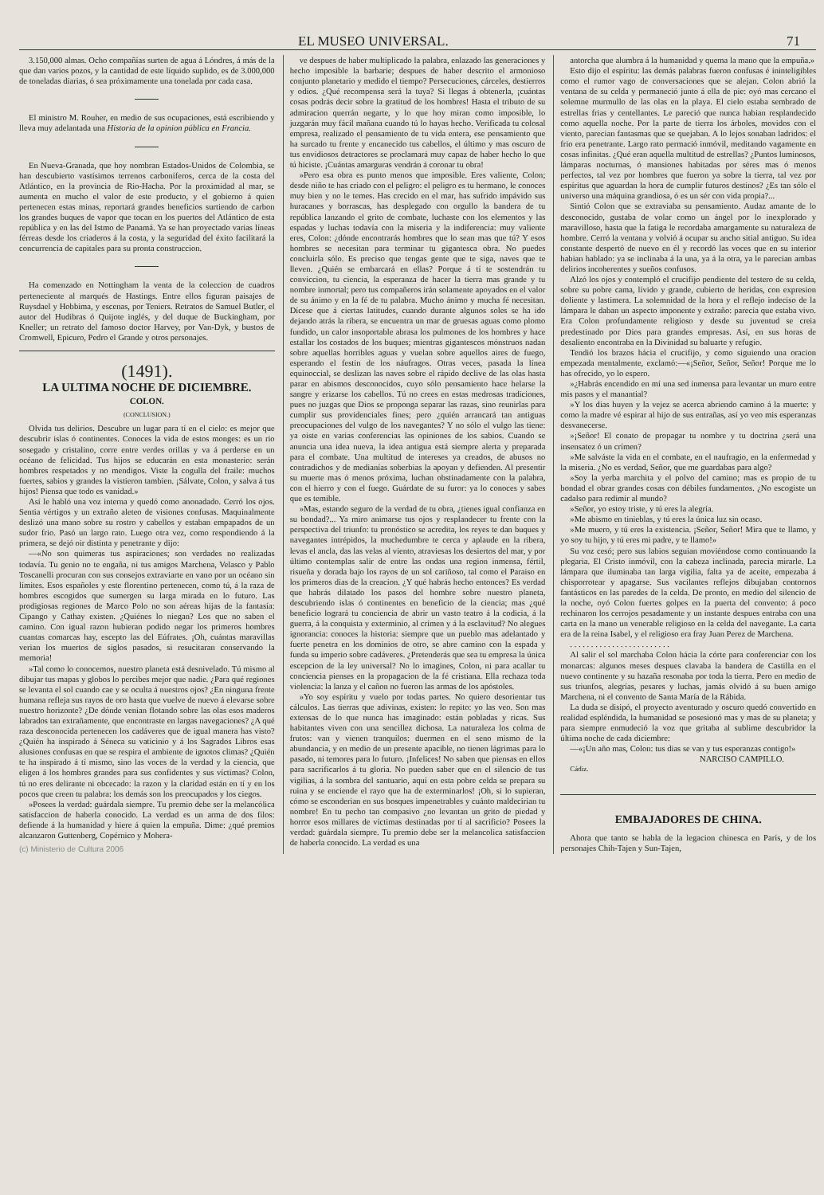EL MUSEO UNIVERSAL. 71
3.150,000 almas. Ocho compañías surten de agua á Lóndres, á más de la que dan varios pozos, y la cantidad de este líquido suplido, es de 3.000,000 de toneladas diarias, ó sea próximamente una tonelada por cada casa.
El ministro M. Rouher, en medio de sus ocupaciones, está escribiendo y lleva muy adelantada una Historia de la opinion pública en Francia.
En Nueva-Granada, que hoy nombran Estados-Unidos de Colombia, se han descubierto vastísimos terrenos carboníferos, cerca de la costa del Atlántico, en la provincia de Rio-Hacha. Por la proximidad al mar, se aumenta en mucho el valor de este producto, y el gobierno á quien pertenecen estas minas, reportará grandes beneficios surtiendo de carbon los grandes buques de vapor que tocan en los puertos del Atlántico de esta república y en las del Istmo de Panamá. Ya se han proyectado varias líneas férreas desde los criaderos á la costa, y la seguridad del éxito facilitará la concurrencia de capitales para su pronta construccion.
Ha comenzado en Nottingham la venta de la coleccion de cuadros perteneciente al marqués de Hastings. Entre ellos figuran paisajes de Ruysdael y Hobbima, y escenas, por Teniers. Retratos de Samuel Butler, el autor del Hudibras ó Quijote inglés, y del duque de Buckingham, por Kneller; un retrato del famoso doctor Harvey, por Van-Dyk, y bustos de Cromwell, Epicuro, Pedro el Grande y otros personajes.
(1491).
LA ULTIMA NOCHE DE DICIEMBRE.
COLON.
(CONCLUSION.)
Olvida tus delirios. Descubre un lugar para tí en el cielo: es mejor que descubrir islas ó continentes. Conoces la vida de estos monges: es un rio sosegado y cristalino, corre entre verdes orillas y va á perderse en un océano de felicidad. Tus hijos se educarán en esta monasterio: serán hombres respetados y no mendigos. Viste la cogulla del fraile: muchos fuertes, sabios y grandes la vistieron tambien. ¡Sálvate, Colon, y salva á tus hijos! Piensa que todo es vanidad.»
Así le habló una voz interna y quedó como anonadado. Cerró los ojos. Sentia vértigos y un extraño aleteo de visiones confusas. Maquinalmente deslizó una mano sobre su rostro y cabellos y estaban empapados de un sudor frio. Pasó un largo rato. Luego otra vez, como respondiendo á la primera, se dejó oir distinta y penetrante y dijo:
—«No son quimeras tus aspiraciones; son verdades no realizadas todavía. Tu genio no te engaña, ni tus amigos Marchena, Velasco y Pablo Toscanelli procuran con sus consejos extraviarte en vano por un océano sin límites. Esos españoles y este florentino pertenecen, como tú, á la raza de hombres escogidos que sumergen su larga mirada en lo futuro. Las prodigiosas regiones de Marco Polo no son aéreas hijas de la fantasía: Cipango y Cathay existen. ¿Quiénes lo niegan? Los que no saben el camino. Con igual razon hubieran podido negar los primeros hombres cuantas comarcas hay, escepto las del Eúfrates. ¡Oh, cuántas maravillas verian los muertos de siglos pasados, si resucitaran conservando la memoria!
»Tal como lo conocemos, nuestro planeta está desnivelado. Tú mismo al dibujar tus mapas y globos lo percibes mejor que nadie. ¿Para qué regiones se levanta el sol cuando cae y se oculta á nuestros ojos? ¿En ninguna frente humana refleja sus rayos de oro hasta que vuelve de nuevo á elevarse sobre nuestro horizonte? ¿De dónde venian flotando sobre las olas esos maderos labrados tan extrañamente, que encontraste en largas navegaciones? ¿A qué raza desconocida pertenecen los cadáveres que de igual manera has visto? ¿Quién ha inspirado á Séneca su vaticinio y á los Sagrados Libros esas alusiones confusas en que se respira el ambiente de ignotos climas? ¿Quién te ha inspirado á tí mismo, sino las voces de la verdad y la ciencia, que eligen á los hombres grandes para sus confidentes y sus víctimas? Colon, tú no eres delirante ni obcecado: la razon y la claridad están en tí y en los pocos que creen tu palabra: los demás son los preocupados y los ciegos.
»Posees la verdad: guárdala siempre. Tu premio debe ser la melancólica satisfaccion de haberla conocido. La verdad es un arma de dos filos: defiende á la humanidad y hiere á quien la empuña. Dime: ¿qué premios alcanzaron Guttenberg, Copérnico y Mohera-
(c) Ministerio de Cultura 2006
ve despues de haber multiplicado la palabra, enlazado las generaciones y hecho imposible la barbarie; despues de haber descrito el armonioso conjunto planetario y medido el tiempo? Persecuciones, cárceles, destierros y odios. ¿Qué recompensa será la tuya? Si llegas á obtenerla, ¡cuántas cosas podrás decir sobre la gratitud de los hombres! Hasta el tributo de su admiracion querrán negarte, y lo que hoy miran como imposible, lo juzgarán muy fácil mañana cuando tú lo hayas hecho. Verificada tu colosal empresa, realizado el pensamiento de tu vida entera, ese pensamiento que ha surcado tu frente y encanecido tus cabellos, el último y mas oscuro de tus envidiosos detractores se proclamará muy capaz de haber hecho lo que tú hiciste. ¡Cuántas amarguras vendrán á coronar tu obra!
»Pero esa obra es punto menos que imposible. Eres valiente, Colon; desde niño te has criado con el peligro: el peligro es tu hermano, le conoces muy bien y no le temes. Has crecido en el mar, has sufrido impávido sus huracanes y borrascas, has desplegado con orgullo la bandera de tu república lanzando el grito de combate, luchaste con los elementos y las espadas y luchas todavía con la miseria y la indiferencia: muy valiente eres, Colon: ¿dónde encontrarás hombres que lo sean mas que tú? Y esos hombres se necesitan para terminar tu gigantesca obra. No puedes concluirla sólo. Es preciso que tengas gente que te siga, naves que te lleven. ¿Quién se embarcará en ellas? Porque á tí te sostendrán tu conviccion, tu ciencia, la esperanza de hacer la tierra mas grande y tu nombre inmortal; pero tus compañeros irán solamente apoyados en el valor de su ánimo y en la fé de tu palabra. Mucho ánimo y mucha fé necesitan. Dícese que á ciertas latitudes, cuando durante algunos soles se ha ido dejando atrás la ribera, se encuentra un mar de gruesas aguas como plomo fundido, un calor insoportable abrasa los pulmones de los hombres y hace estallar los costados de los buques; mientras gigantescos mónstruos nadan sobre aquellas horribles aguas y vuelan sobre aquellos aires de fuego, esperando el festin de los náufragos. Otras veces, pasada la línea equinoccial, se deslizan las naves sobre el rápido declive de las olas hasta parar en abismos desconocidos, cuyo sólo pensamiento hace helarse la sangre y erizarse los cabellos. Tú no crees en estas medrosas tradiciones, pues no juzgas que Dios se proponga separar las razas, sino reunirlas para cumplir sus providenciales fines; pero ¿quién arrancará tan antiguas preocupaciones del vulgo de los navegantes? Y no sólo el vulgo las tiene: ya oiste en varias conferencias las opiniones de los sabios. Cuando se anuncia una idea nueva, la idea antigua está siempre alerta y preparada para el combate. Una multitud de intereses ya creados, de abusos no contradichos y de medianías soberbias la apoyan y defienden. Al presentir su muerte mas ó menos próxima, luchan obstinadamente con la palabra, con el hierro y con el fuego. Guárdate de su furor: ya lo conoces y sabes que es temible.
»Mas, estando seguro de la verdad de tu obra, ¿tienes igual confianza en su bondad?... Ya miro animarse tus ojos y resplandecer tu frente con la perspectiva del triunfo: tu pronóstico se acredita, los reyes te dan buques y navegantes intrépidos, la muchedumbre te cerca y aplaude en la ribera, levas el ancla, das las velas al viento, atraviesas los desiertos del mar, y por último contemplas salir de entre las ondas una region inmensa, fértil, risueña y dorada bajo los rayos de un sol cariñoso, tal como el Paraiso en los primeros dias de la creacion. ¿Y qué habrás hecho entonces? Es verdad que habrás dilatado los pasos del hombre sobre nuestro planeta, descubriendo islas ó continentes en beneficio de la ciencia; mas ¿qué beneficio logrará tu conciencia de abrir un vasto teatro á la codicia, á la guerra, á la conquista y exterminio, al crímen y á la esclavitud? No alegues ignorancia: conoces la historia: siempre que un pueblo mas adelantado y fuerte penetra en los dominios de otro, se abre camino con la espada y funda su imperio sobre cadáveres. ¿Pretenderás que sea tu empresa la única escepcion de la ley universal? No lo imagines, Colon, ni para acallar tu conciencia pienses en la propagacion de la fé cristiana. Ella rechaza toda violencia: la lanza y el cañon no fueron las armas de los apóstoles.
»Yo soy espíritu y vuelo por todas partes. No quiero desorientar tus cálculos. Las tierras que adivinas, existen: lo repito: yo las veo. Son mas extensas de lo que nunca has imaginado: están pobladas y ricas. Sus habitantes viven con una sencillez dichosa. La naturaleza los colma de frutos: van y vienen tranquilos: duermen en el seno mismo de la abundancia, y en medio de un presente apacible, no tienen lágrimas para lo pasado, ni temores para lo futuro. ¡Infelices! No saben que piensas en ellos para sacrificarlos á tu gloria. No pueden saber que en el silencio de tus vigilias, á la sombra del santuario, aquí en esta pobre celda se prepara su ruina y se enciende el rayo que ha de exterminarlos! ¡Oh, si lo supieran, cómo se esconderian en sus bosques impenetrables y cuánto maldecirian tu nombre! En tu pecho tan compasivo ¿no levantan un grito de piedad y horror esos millares de víctimas destinadas por tí al sacrificio? Posees la verdad: guárdala siempre. Tu premio debe ser la melancolica satisfaccion de haberla conocido. La verdad es una
antorcha que alumbra á la humanidad y quema la mano que la empuña.»
Esto dijo el espíritu: las demás palabras fueron confusas é ininteligibles como el rumor vago de conversaciones que se alejan. Colon abrió la ventana de su celda y permaneció junto á ella de pie: oyó mas cercano el solemne murmullo de las olas en la playa. El cielo estaba sembrado de estrellas frias y centellantes. Le pareció que nunca habian resplandecido como aquella noche. Por la parte de tierra los árboles, movidos con el viento, parecian fantasmas que se quejaban. A lo lejos sonaban ladridos: el frio era penetrante. Largo rato permació inmóvil, meditando vagamente en cosas infinitas. ¿Qué eran aquella multitud de estrellas? ¿Puntos luminosos, lámparas nocturnas, ó mansiones habitadas por séres mas ó menos perfectos, tal vez por hombres que fueron ya sobre la tierra, tal vez por espíritus que aguardan la hora de cumplir futuros destinos? ¿Es tan sólo el universo una máquina grandiosa, ó es un sér con vida propia?...
Sintió Colon que se extraviaba su pensamiento. Audaz amante de lo desconocido, gustaba de volar como un ángel por lo inexplorado y maravilloso, hasta que la fatiga le recordaba amargamente su naturaleza de hombre. Cerró la ventana y volvió á ocupar su ancho sitial antiguo. Su idea constante despertó de nuevo en él y recordó las voces que en su interior habian hablado: ya se inclinaba á la una, ya á la otra, ya le parecian ambas delirios incoherentes y sueños confusos.
Alzó los ojos y contempló el crucifijo pendiente del testero de su celda, sobre su pobre cama, lívido y grande, cubierto de heridas, con expresion doliente y lastimera. La solemnidad de la hora y el reflejo indeciso de la lámpara le daban un aspecto imponente y extraño: parecia que estaba vivo. Era Colon profundamente religioso y desde su juventud se creia predestinado por Dios para grandes empresas. Así, en sus horas de desaliento encontraba en la Divinidad su baluarte y refugio.
Tendió los brazos hácia el crucifijo, y como siguiendo una oracion empezada mentalmente, exclamó:—«¡Señor, Señor, Señor! Porque me lo has ofrecido, yo lo espero.
»¿Habrás encendido en mí una sed inmensa para levantar un muro entre mis pasos y el manantial?
»Y los dias huyen y la vejez se acerca abriendo camino á la muerte: y como la madre vé espirar al hijo de sus entrañas, así yo veo mis esperanzas desvanecerse.
»¡Señor! El conato de propagar tu nombre y tu doctrina ¿será una insensatez ó un crímen?
»Me salváste la vida en el combate, en el naufragio, en la enfermedad y la miseria. ¿No es verdad, Señor, que me guardabas para algo?
»Soy la yerba marchita y el polvo del camino; mas es propio de tu bondad el obrar grandes cosas con débiles fundamentos. ¿No escogiste un cadalso para redimir al mundo?
»Señor, yo estoy triste, y tú eres la alegría.
»Me abismo en tinieblas, y tú eres la única luz sin ocaso.
»Me muero, y tú eres la existencia. ¡Señor, Señor! Mira que te llamo, y yo soy tu hijo, y tú eres mi padre, y te llamo!»
Su voz cesó; pero sus labios seguian moviéndose como continuando la plegaria. El Cristo inmóvil, con la cabeza inclinada, parecia mirarle. La lámpara que iluminaba tan larga vigilia, falta ya de aceite, empezaba á chisporrotear y apagarse. Sus vacilantes reflejos dibujaban contornos fantásticos en las paredes de la celda. De pronto, en medio del silencio de la noche, oyó Colon fuertes golpes en la puerta del convento: á poco rechinaron los cerrojos pesadamente y un instante despues entraba con una carta en la mano un venerable religioso en la celda del navegante. La carta era de la reina Isabel, y el religioso era fray Juan Perez de Marchena.
. . . . . . . . . . . . . . . . . . . . . . . .
Al salir el sol marchaba Colon hácia la córte para conferenciar con los monarcas: algunos meses despues clavaba la bandera de Castilla en el nuevo continente y su hazaña resonaba por toda la tierra. Pero en medio de sus triunfos, alegrías, pesares y luchas, jamás olvidó á su buen amigo Marchena, ni el convento de Santa María de la Rábida.
La duda se disipó, el proyecto aventurado y oscuro quedó convertido en realidad espléndida, la humanidad se posesionó mas y mas de su planeta; y para siempre enmudeció la voz que gritaba al sublime descubridor la última noche de cada diciembre:
—«¡Un año mas, Colon: tus dias se van y tus esperanzas contigo!»
NARCISO CAMPILLO.
Cádiz.
EMBAJADORES DE CHINA.
Ahora que tanto se habla de la legacion chinesca en París, y de los personajes Chih-Tajen y Sun-Tajen,